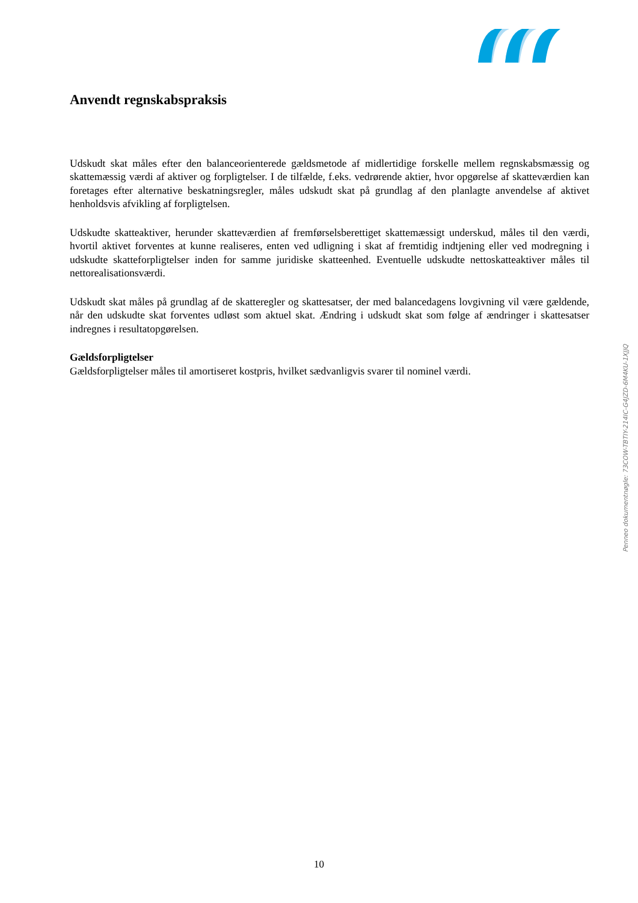Anvendt regnskabspraksis
Udskudt skat måles efter den balanceorienterede gældsmetode af midlertidige forskelle mellem regnskabsmæssig og skattemæssig værdi af aktiver og forpligtelser. I de tilfælde, f.eks. vedrørende aktier, hvor opgørelse af skatteværdien kan foretages efter alternative beskatningsregler, måles udskudt skat på grundlag af den planlagte anvendelse af aktivet henholdsvis afvikling af forpligtelsen.
Udskudte skatteaktiver, herunder skatteværdien af fremførselsberettiget skattemæssigt underskud, måles til den værdi, hvortil aktivet forventes at kunne realiseres, enten ved udligning i skat af fremtidig indtjening eller ved modregning i udskudte skatteforpligtelser inden for samme juridiske skatteenhed. Eventuelle udskudte nettoskatteaktiver måles til nettorealisationsværdi.
Udskudt skat måles på grundlag af de skatteregler og skattesatser, der med balancedagens lovgivning vil være gældende, når den udskudte skat forventes udløst som aktuel skat. Ændring i udskudt skat som følge af ændringer i skattesatser indregnes i resultatopgørelsen.
Gældsforpligtelser
Gældsforpligtelser måles til amortiseret kostpris, hvilket sædvanligvis svarer til nominel værdi.
Penneo dokumentnøgle: 73COW-TBTIY-214IC-G4JZD-6M4KU-1XJJQ
10